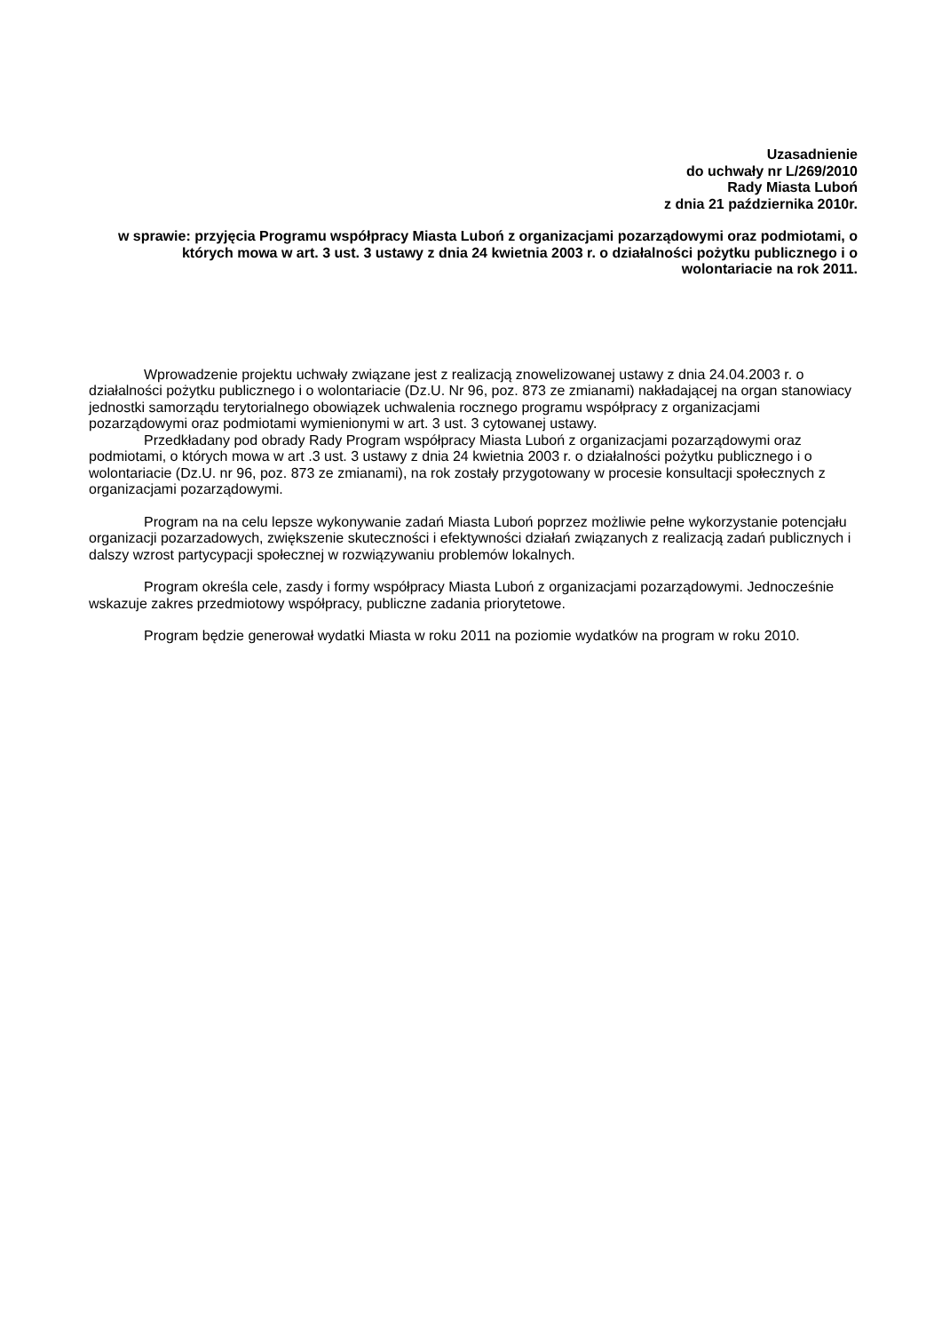Uzasadnienie
do uchwały nr L/269/2010
Rady Miasta Luboń
z dnia 21 października 2010r.
w sprawie: przyjęcia Programu współpracy Miasta Luboń z organizacjami pozarządowymi oraz podmiotami, o których mowa w art. 3 ust. 3 ustawy z dnia 24 kwietnia 2003 r. o działalności pożytku publicznego i o wolontariacie na rok 2011.
Wprowadzenie projektu uchwały związane jest z realizacją znowelizowanej ustawy z dnia 24.04.2003 r. o działalności pożytku publicznego i o wolontariacie (Dz.U. Nr 96, poz. 873 ze zmianami) nakładającej na organ stanowiacy jednostki samorządu terytorialnego obowiązek uchwalenia rocznego programu współpracy z organizacjami pozarządowymi oraz podmiotami wymienionymi w art. 3 ust. 3 cytowanej ustawy.
Przedkładany pod obrady Rady Program współpracy Miasta Luboń z organizacjami pozarządowymi oraz podmiotami, o których mowa w art .3 ust. 3 ustawy z dnia 24 kwietnia 2003 r. o działalności pożytku publicznego i o wolontariacie (Dz.U. nr 96, poz. 873 ze zmianami), na rok zostały przygotowany w procesie konsultacji społecznych z organizacjami pozarządowymi.
Program na na celu lepsze wykonywanie zadań Miasta Luboń poprzez możliwie pełne wykorzystanie potencjału organizacji pozarzadowych, zwiększenie skuteczności i efektywności działań związanych z realizacją zadań publicznych i dalszy wzrost partycypacji społecznej w rozwiązywaniu problemów lokalnych.
Program określa cele, zasdy i formy współpracy Miasta Luboń z organizacjami pozarządowymi. Jednocześnie wskazuje zakres przedmiotowy współpracy, publiczne zadania priorytetowe.
Program będzie generował wydatki Miasta w roku 2011 na poziomie wydatków na program w roku 2010.